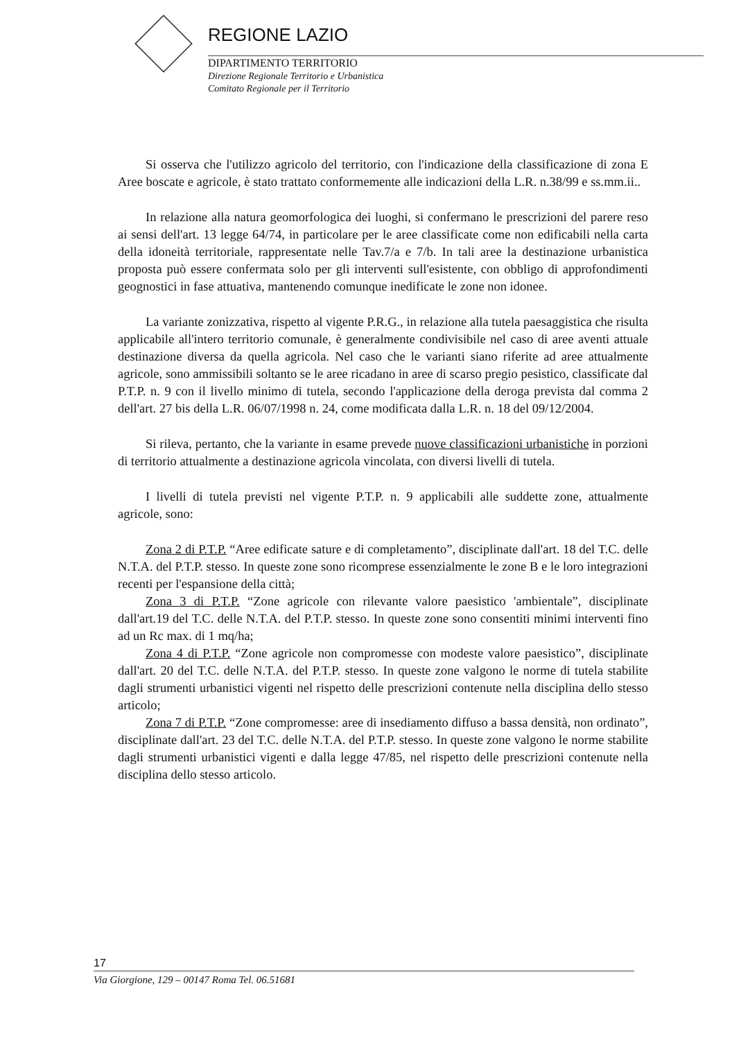REGIONE LAZIO
DIPARTIMENTO TERRITORIO
Direzione Regionale Territorio e Urbanistica
Comitato Regionale per il Territorio
Si osserva che l'utilizzo agricolo del territorio, con l'indicazione della classificazione di zona E Aree boscate e agricole, è stato trattato conformemente alle indicazioni della L.R. n.38/99 e ss.mm.ii..
In relazione alla natura geomorfologica dei luoghi, si confermano le prescrizioni del parere reso ai sensi dell'art. 13 legge 64/74, in particolare per le aree classificate come non edificabili nella carta della idoneità territoriale, rappresentate nelle Tav.7/a e 7/b. In tali aree la destinazione urbanistica proposta può essere confermata solo per gli interventi sull'esistente, con obbligo di approfondimenti geognostici in fase attuativa, mantenendo comunque inedificate le zone non idonee.
La variante zonizzativa, rispetto al vigente P.R.G., in relazione alla tutela paesaggistica che risulta applicabile all'intero territorio comunale, è generalmente condivisibile nel caso di aree aventi attuale destinazione diversa da quella agricola. Nel caso che le varianti siano riferite ad aree attualmente agricole, sono ammissibili soltanto se le aree ricadano in aree di scarso pregio pesistico, classificate dal P.T.P. n. 9 con il livello minimo di tutela, secondo l'applicazione della deroga prevista dal comma 2 dell'art. 27 bis della L.R. 06/07/1998 n. 24, come modificata dalla L.R. n. 18 del 09/12/2004.
Si rileva, pertanto, che la variante in esame prevede nuove classificazioni urbanistiche in porzioni di territorio attualmente a destinazione agricola vincolata, con diversi livelli di tutela.
I livelli di tutela previsti nel vigente P.T.P. n. 9 applicabili alle suddette zone, attualmente agricole, sono:
Zona 2 di P.T.P. “Aree edificate sature e di completamento”, disciplinate dall'art. 18 del T.C. delle N.T.A. del P.T.P. stesso. In queste zone sono ricomprese essenzialmente le zone B e le loro integrazioni recenti per l'espansione della città;
Zona 3 di P.T.P. “Zone agricole con rilevante valore paesistico 'ambientale”, disciplinate dall'art.19 del T.C. delle N.T.A. del P.T.P. stesso. In queste zone sono consentiti minimi interventi fino ad un Rc max. di 1 mq/ha;
Zona 4 di P.T.P. “Zone agricole non compromesse con modeste valore paesistico”, disciplinate dall'art. 20 del T.C. delle N.T.A. del P.T.P. stesso. In queste zone valgono le norme di tutela stabilite dagli strumenti urbanistici vigenti nel rispetto delle prescrizioni contenute nella disciplina dello stesso articolo;
Zona 7 di P.T.P. “Zone compromesse: aree di insediamento diffuso a bassa densità, non ordinato”, disciplinate dall'art. 23 del T.C. delle N.T.A. del P.T.P. stesso. In queste zone valgono le norme stabilite dagli strumenti urbanistici vigenti e dalla legge 47/85, nel rispetto delle prescrizioni contenute nella disciplina dello stesso articolo.
17
Via Giorgione, 129 – 00147 Roma Tel. 06.51681